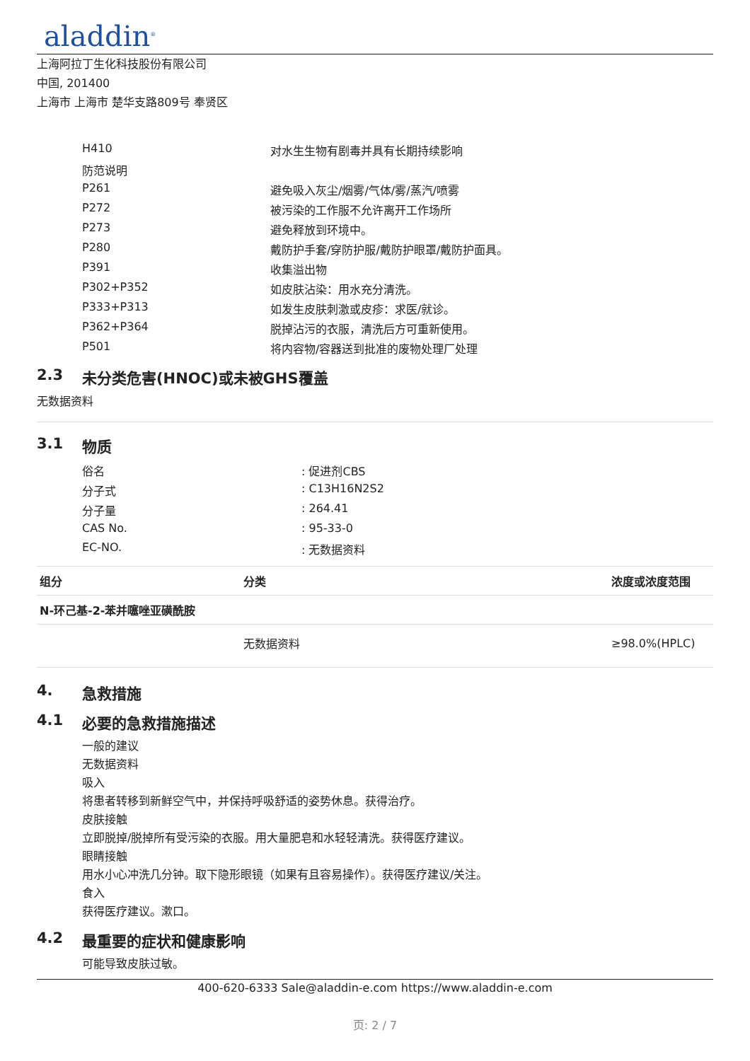aladdin<sup>®</sup>
上海阿拉丁生化科技股份有限公司
中国, 201400
上海市 上海市 楚华支路809号 奉贤区
| H410 | 对水生生物有剧毒并具有长期持续影响 |
| 防范说明 | |
| P261 | 避免吸入灰尘/烟雾/气体/雾/蒸汽/喷雾 |
| P272 | 被污染的工作服不允许离开工作场所 |
| P273 | 避免释放到环境中。 |
| P280 | 戴防护手套/穿防护服/戴防护眼罩/戴防护面具。 |
| P391 | 收集溢出物 |
| P302+P352 | 如皮肤沾染：用水充分清洗。 |
| P333+P313 | 如发生皮肤刺激或皮疹：求医/就诊。 |
| P362+P364 | 脱掉沾污的衣服，清洗后方可重新使用。 |
| P501 | 将内容物/容器送到批准的废物处理厂处理 |
2.3 未分类危害(HNOC)或未被GHS覆盖
无数据资料
3.1 物质
| 俗名 | : 促进剂CBS |
| 分子式 | : C13H16N2S2 |
| 分子量 | : 264.41 |
| CAS No. | : 95-33-0 |
| EC-NO. | : 无数据资料 |
| 组分 | 分类 | 浓度或浓度范围 |
| --- | --- | --- |
| N-环己基-2-苯并噻唑亚磺酰胺 | | |
| | 无数据资料 | ≥98.0%(HPLC) |
4. 急救措施
4.1 必要的急救措施描述
一般的建议
无数据资料
吸入
将患者转移到新鲜空气中，并保持呼吸舒适的姿势休息。获得治疗。
皮肤接触
立即脱掉/脱掉所有受污染的衣服。用大量肥皂和水轻轻清洗。获得医疗建议。
眼睛接触
用水小心冲洗几分钟。取下隐形眼镜（如果有且容易操作）。获得医疗建议/关注。
食入
获得医疗建议。漱口。
4.2 最重要的症状和健康影响
可能导致皮肤过敏。
400-620-6333 Sale@aladdin-e.com https://www.aladdin-e.com
页: 2 / 7